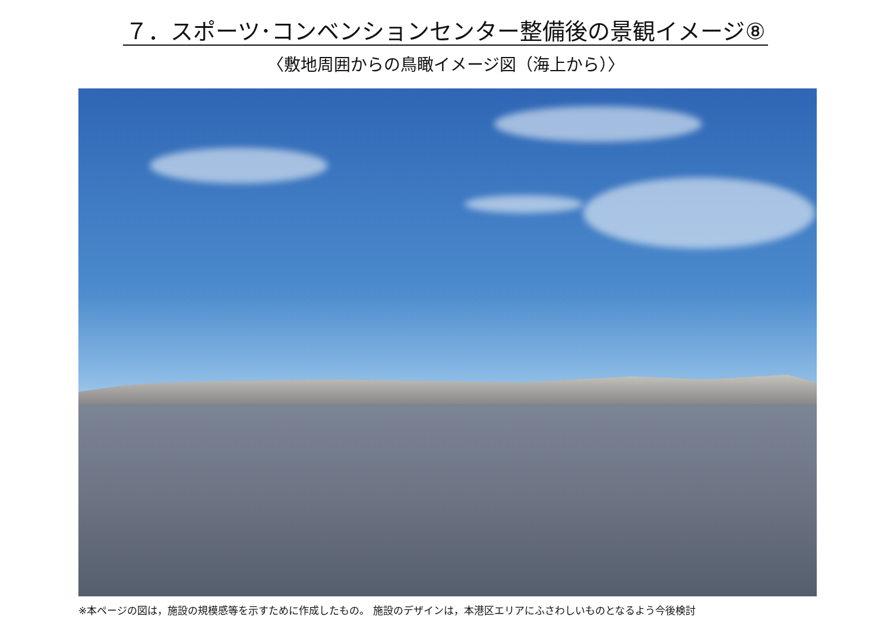７．スポーツ･コンベンションセンター整備後の景観イメージ⑧
〈敷地周囲からの鳥瞰イメージ図（海上から）〉
※本ページの図は，施設の規模感等を示すために作成したもの。 施設のデザインは，本港区エリアにふさわしいものとなるよう今後検討